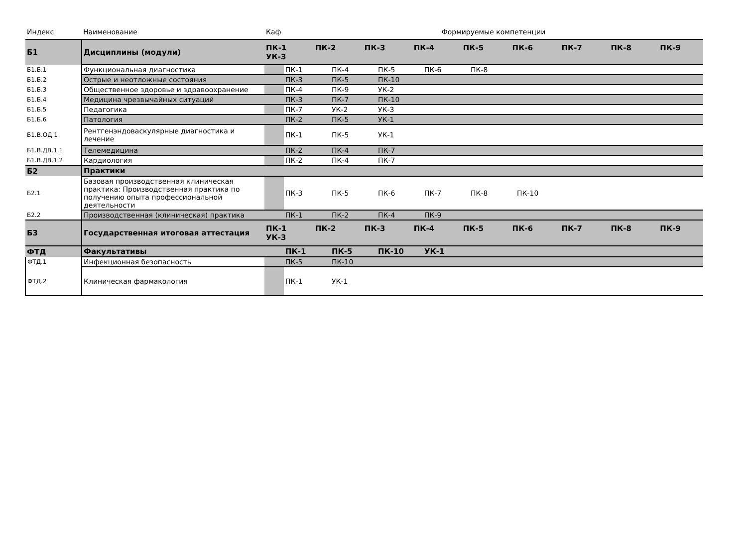| Индекс | Наименование | Каф | Формируемые компетенции | | | | | | | | |
| --- | --- | --- | --- | --- | --- | --- | --- | --- | --- | --- | --- |
| Б1 | Дисциплины (модули) | ПК-1 ПК-2 ПК-3 ПК-4 ПК-5 ПК-6 ПК-7 ПК-8 ПК-9 УК-3 | | | | | | | | | |
| Б1.Б.1 | Функциональная диагностика | | ПК-1 | ПК-4 | ПК-5 | ПК-6 | ПК-8 | | | | |
| Б1.Б.2 | Острые и неотложные состояния | | ПК-3 | ПК-5 | ПК-10 | | | | | | |
| Б1.Б.3 | Общественное здоровье и здравоохранение | | ПК-4 | ПК-9 | УК-2 | | | | | | |
| Б1.Б.4 | Медицина чрезвычайных ситуаций | | ПК-3 | ПК-7 | ПК-10 | | | | | | |
| Б1.Б.5 | Педагогика | | ПК-7 | УК-2 | УК-3 | | | | | | |
| Б1.Б.6 | Патология | | ПК-2 | ПК-5 | УК-1 | | | | | | |
| Б1.В.ОД.1 | Рентгенэндоваскулярные диагностика и лечение | | ПК-1 | ПК-5 | УК-1 | | | | | | |
| Б1.В.ДВ.1.1 | Телемедицина | | ПК-2 | ПК-4 | ПК-7 | | | | | | |
| Б1.В.ДВ.1.2 | Кардиология | | ПК-2 | ПК-4 | ПК-7 | | | | | | |
| Б2 | Практики | | | | | | | | | | |
| Б2.1 | Базовая производственная клиническая практика: Производственная практика по получению опыта профессиональной деятельности | | ПК-3 | ПК-5 | ПК-6 | ПК-7 | ПК-8 | ПК-10 | | | |
| Б2.2 | Производственная (клиническая) практика | | ПК-1 | ПК-2 | ПК-4 | ПК-9 | | | | | |
| Б3 | Государственная итоговая аттестация | ПК-1 ПК-2 ПК-3 ПК-4 ПК-5 ПК-6 ПК-7 ПК-8 ПК-9 УК-3 | | | | | | | | | |
| ФТД | Факультативы | | ПК-1 | ПК-5 | ПК-10 | УК-1 | | | | | |
| ФТД.1 | Инфекционная безопасность | | ПК-5 | ПК-10 | | | | | | | |
| ФТД.2 | Клиническая фармакология | | ПК-1 | УК-1 | | | | | | | |